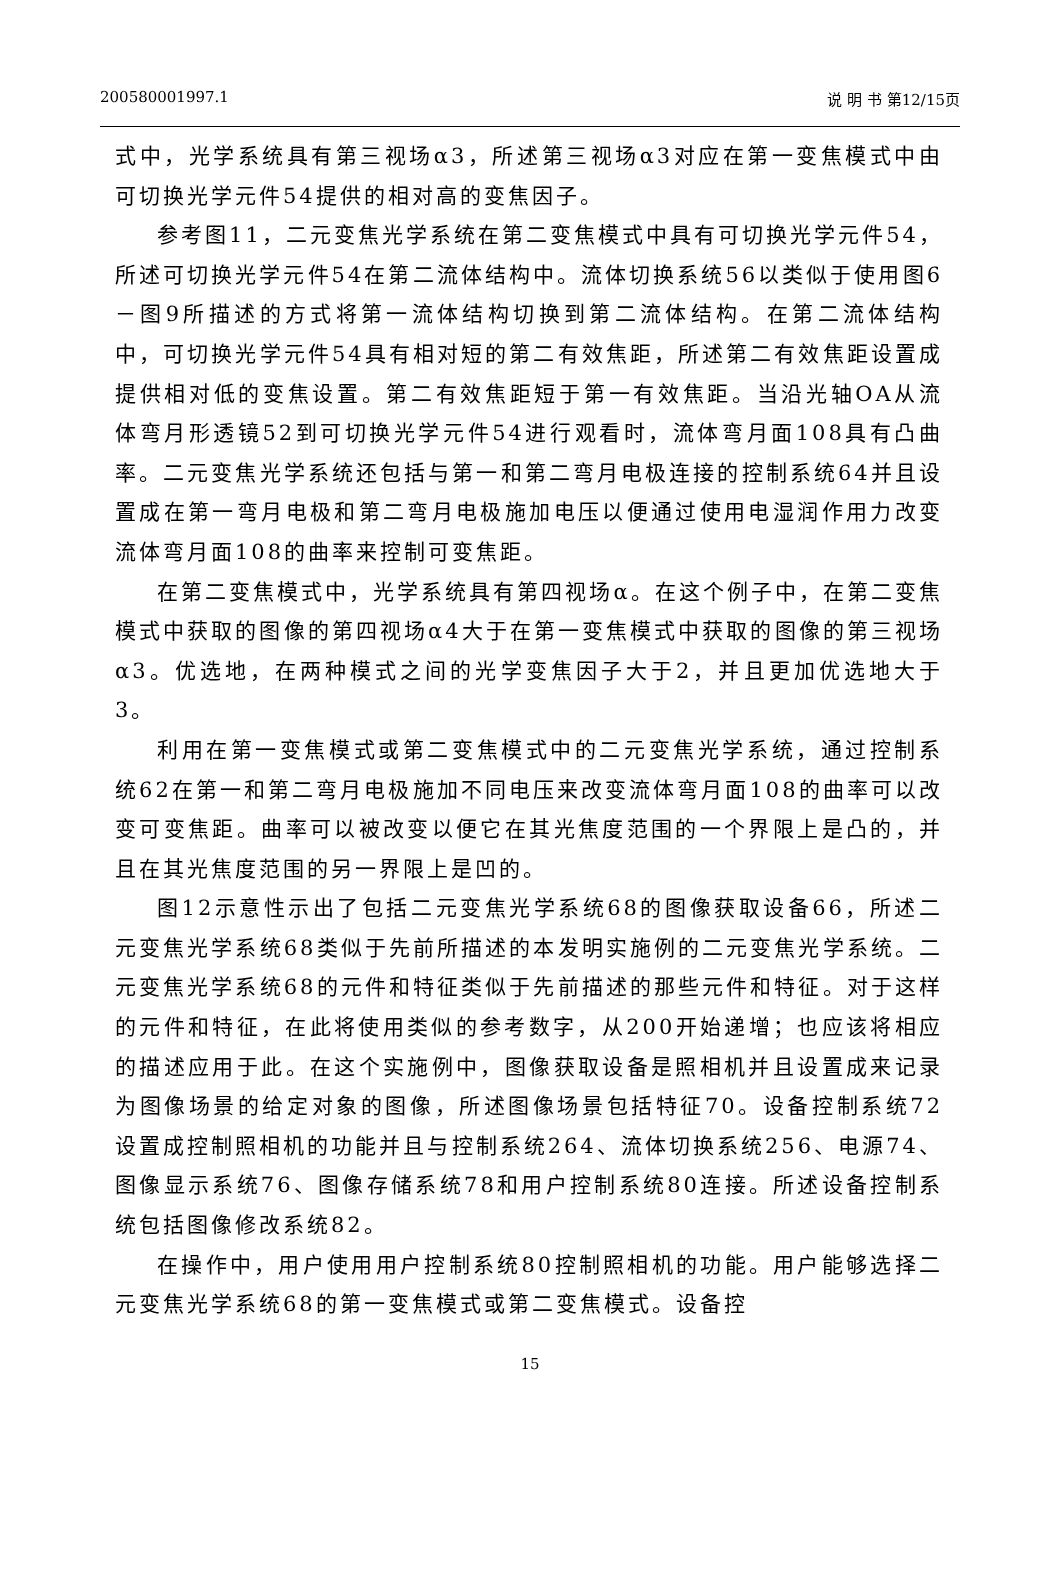200580001997.1 说 明 书 第12/15页
式中，光学系统具有第三视场α3，所述第三视场α3对应在第一变焦模式中由可切换光学元件54提供的相对高的变焦因子。
参考图11，二元变焦光学系统在第二变焦模式中具有可切换光学元件54，所述可切换光学元件54在第二流体结构中。流体切换系统56以类似于使用图6－图9所描述的方式将第一流体结构切换到第二流体结构。在第二流体结构中，可切换光学元件54具有相对短的第二有效焦距，所述第二有效焦距设置成提供相对低的变焦设置。第二有效焦距短于第一有效焦距。当沿光轴OA从流体弯月形透镜52到可切换光学元件54进行观看时，流体弯月面108具有凸曲率。二元变焦光学系统还包括与第一和第二弯月电极连接的控制系统64并且设置成在第一弯月电极和第二弯月电极施加电压以便通过使用电湿润作用力改变流体弯月面108的曲率来控制可变焦距。
在第二变焦模式中，光学系统具有第四视场α。在这个例子中，在第二变焦模式中获取的图像的第四视场α4大于在第一变焦模式中获取的图像的第三视场α3。优选地，在两种模式之间的光学变焦因子大于2，并且更加优选地大于3。
利用在第一变焦模式或第二变焦模式中的二元变焦光学系统，通过控制系统62在第一和第二弯月电极施加不同电压来改变流体弯月面108的曲率可以改变可变焦距。曲率可以被改变以便它在其光焦度范围的一个界限上是凸的，并且在其光焦度范围的另一界限上是凹的。
图12示意性示出了包括二元变焦光学系统68的图像获取设备66，所述二元变焦光学系统68类似于先前所描述的本发明实施例的二元变焦光学系统。二元变焦光学系统68的元件和特征类似于先前描述的那些元件和特征。对于这样的元件和特征，在此将使用类似的参考数字，从200开始递增；也应该将相应的描述应用于此。在这个实施例中，图像获取设备是照相机并且设置成来记录为图像场景的给定对象的图像，所述图像场景包括特征70。设备控制系统72设置成控制照相机的功能并且与控制系统264、流体切换系统256、电源74、图像显示系统76、图像存储系统78和用户控制系统80连接。所述设备控制系统包括图像修改系统82。
在操作中，用户使用用户控制系统80控制照相机的功能。用户能够选择二元变焦光学系统68的第一变焦模式或第二变焦模式。设备控
15